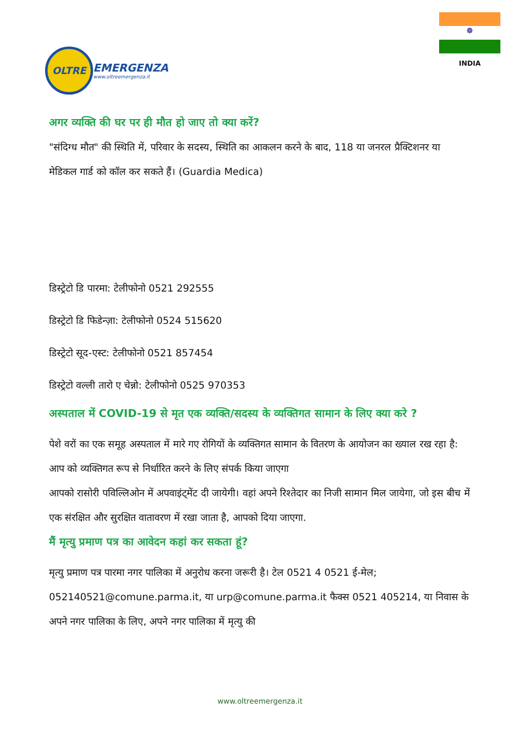OLTRE
EMERGENZA
www.oltreemergenza.it
☸
INDIA
अगर व्यक्ति की घर पर ही मौत हो जाए तो क्या करें?
"संदिग्ध मौत" की स्थिति में, परिवार के सदस्य, स्थिति का आकलन करने के बाद, 118 या जनरल प्रैक्टिशनर या मेडिकल गार्ड को कॉल कर सकते हैं। (Guardia Medica)
डिस्ट्रेटो डि पारमा: टेलीफोनो 0521 292555
डिस्ट्रेटो डि फिडेन्ज़ा: टेलीफोनो 0524 515620
डिस्ट्रेटो सूद-एस्ट: टेलीफोनो 0521 857454
डिस्ट्रेटो वल्ली तारो ए चेन्नो: टेलीफोनो 0525 970353
अस्पताल में COVID-19 से मृत एक व्यक्ति/सदस्य के व्यक्तिगत सामान के लिए क्या करे ?
पेशे वरों का एक समूह अस्पताल में मारे गए रोगियों के व्यक्तिगत सामान के वितरण के आयोजन का ख्याल रख रहा है: आप को व्यक्तिगत रूप से निर्धारित करने के लिए संपर्क किया जाएगा
आपको रासोरी पविल्लिओन में अपवाइंट्मेंट दी जायेगी। वहां अपने रिश्तेदार का निजी सामान मिल जायेगा, जो इस बीच में एक संरक्षित और सुरक्षित वातावरण में रखा जाता है, आपको दिया जाएगा.
मैं मृत्यु प्रमाण पत्र का आवेदन कहां कर सकता हूं?
मृत्यु प्रमाण पत्र पारमा नगर पालिका में अनुरोध करना जरूरी है। टेल 0521 4 0521 ई-मेल; 052140521@comune.parma.it, या urp@comune.parma.it फैक्स 0521 405214, या निवास के अपने नगर पालिका के लिए, अपने नगर पालिका में मृत्यु की
www.oltreemergenza.it